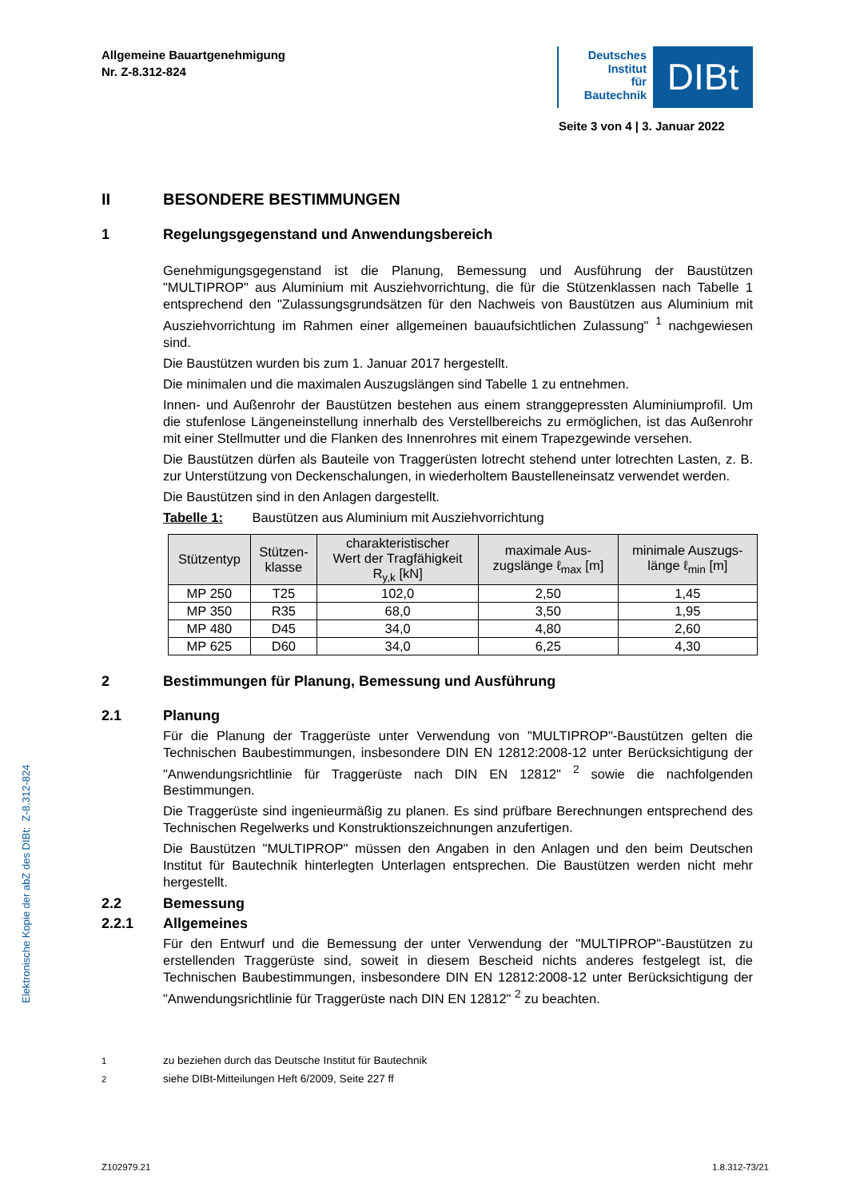Allgemeine Bauartgenehmigung
Nr. Z-8.312-824
Deutsches
Institut
für
Bautechnik
DIBt
Seite 3 von 4 | 3. Januar 2022
II BESONDERE BESTIMMUNGEN
1 Regelungsgegenstand und Anwendungsbereich
Genehmigungsgegenstand ist die Planung, Bemessung und Ausführung der Baustützen "MULTIPROP" aus Aluminium mit Ausziehvorrichtung, die für die Stützenklassen nach Tabelle 1 entsprechend den "Zulassungsgrundsätzen für den Nachweis von Baustützen aus Aluminium mit Ausziehvorrichtung im Rahmen einer allgemeinen bauaufsichtlichen Zulassung" <sup>1</sup> nachgewiesen sind.
Die Baustützen wurden bis zum 1. Januar 2017 hergestellt.
Die minimalen und die maximalen Auszugslängen sind Tabelle 1 zu entnehmen.
Innen- und Außenrohr der Baustützen bestehen aus einem stranggepressten Aluminiumprofil. Um die stufenlose Längeneinstellung innerhalb des Verstellbereichs zu ermöglichen, ist das Außenrohr mit einer Stellmutter und die Flanken des Innenrohres mit einem Trapezgewinde versehen.
Die Baustützen dürfen als Bauteile von Traggerüsten lotrecht stehend unter lotrechten Lasten, z. B. zur Unterstützung von Deckenschalungen, in wiederholtem Baustelleneinsatz verwendet werden.
Die Baustützen sind in den Anlagen dargestellt.
Tabelle 1: Baustützen aus Aluminium mit Ausziehvorrichtung
| Stützentyp | Stützen- klasse | charakteristischer Wert der Tragfähigkeit R<sub>y,k</sub> [kN] | maximale Aus- zugslänge ℓ<sub>max</sub> [m] | minimale Auszugs- länge ℓ<sub>min</sub> [m] |
| --- | --- | --- | --- | --- |
| MP 250 | T25 | 102,0 | 2,50 | 1,45 |
| MP 350 | R35 | 68,0 | 3,50 | 1,95 |
| MP 480 | D45 | 34,0 | 4,80 | 2,60 |
| MP 625 | D60 | 34,0 | 6,25 | 4,30 |
2 Bestimmungen für Planung, Bemessung und Ausführung
2.1 Planung
Für die Planung der Traggerüste unter Verwendung von "MULTIPROP"-Baustützen gelten die Technischen Baubestimmungen, insbesondere DIN EN 12812:2008-12 unter Berück­sichtigung der "Anwendungsrichtlinie für Traggerüste nach DIN EN 12812" <sup>2</sup> sowie die nach­folgenden Bestimmungen.
Die Traggerüste sind ingenieurmäßig zu planen. Es sind prüfbare Berechnungen entsprechend des Technischen Regelwerks und Konstruktionszeichnungen anzufertigen.
Die Baustützen "MULTIPROP" müssen den Angaben in den Anlagen und den beim Deutschen Institut für Bautechnik hinterlegten Unterlagen entsprechen. Die Baustützen werden nicht mehr hergestellt.
2.2 Bemessung
2.2.1 Allgemeines
Für den Entwurf und die Bemessung der unter Verwendung der "MULTIPROP"-Baustützen zu erstellenden Traggerüste sind, soweit in diesem Bescheid nichts anderes festgelegt ist, die Technischen Baubestimmungen, insbesondere DIN EN 12812:2008-12 unter Berück­sichtigung der "Anwendungsrichtlinie für Traggerüste nach DIN EN 12812" <sup>2</sup> zu beachten.
<sup>1</sup> zu beziehen durch das Deutsche Institut für Bautechnik
<sup>2</sup> siehe DIBt-Mitteilungen Heft 6/2009, Seite 227 ff
Elektronische Kopie der abZ des DIBt: Z-8.312-824
Z102979.21 1.8.312-73/21